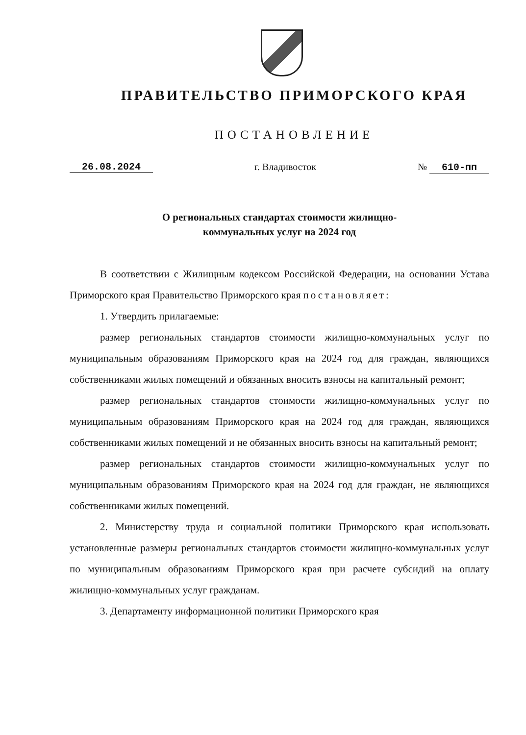ПРАВИТЕЛЬСТВО ПРИМОРСКОГО КРАЯ
ПОСТАНОВЛЕНИЕ
26.08.2024 г. Владивосток № 610-пп
О региональных стандартах стоимости жилищно-
коммунальных услуг на 2024 год
В соответствии с Жилищным кодексом Российской Федерации, на основании Устава Приморского края Правительство Приморского края постановляет:
1. Утвердить прилагаемые:
размер региональных стандартов стоимости жилищно-коммунальных услуг по муниципальным образованиям Приморского края на 2024 год для граждан, являющихся собственниками жилых помещений и обязанных вносить взносы на капитальный ремонт;
размер региональных стандартов стоимости жилищно-коммунальных услуг по муниципальным образованиям Приморского края на 2024 год для граждан, являющихся собственниками жилых помещений и не обязанных вносить взносы на капитальный ремонт;
размер региональных стандартов стоимости жилищно-коммунальных услуг по муниципальным образованиям Приморского края на 2024 год для граждан, не являющихся собственниками жилых помещений.
2. Министерству труда и социальной политики Приморского края использовать установленные размеры региональных стандартов стоимости жилищно-коммунальных услуг по муниципальным образованиям Приморского края при расчете субсидий на оплату жилищно-коммунальных услуг гражданам.
3. Департаменту информационной политики Приморского края